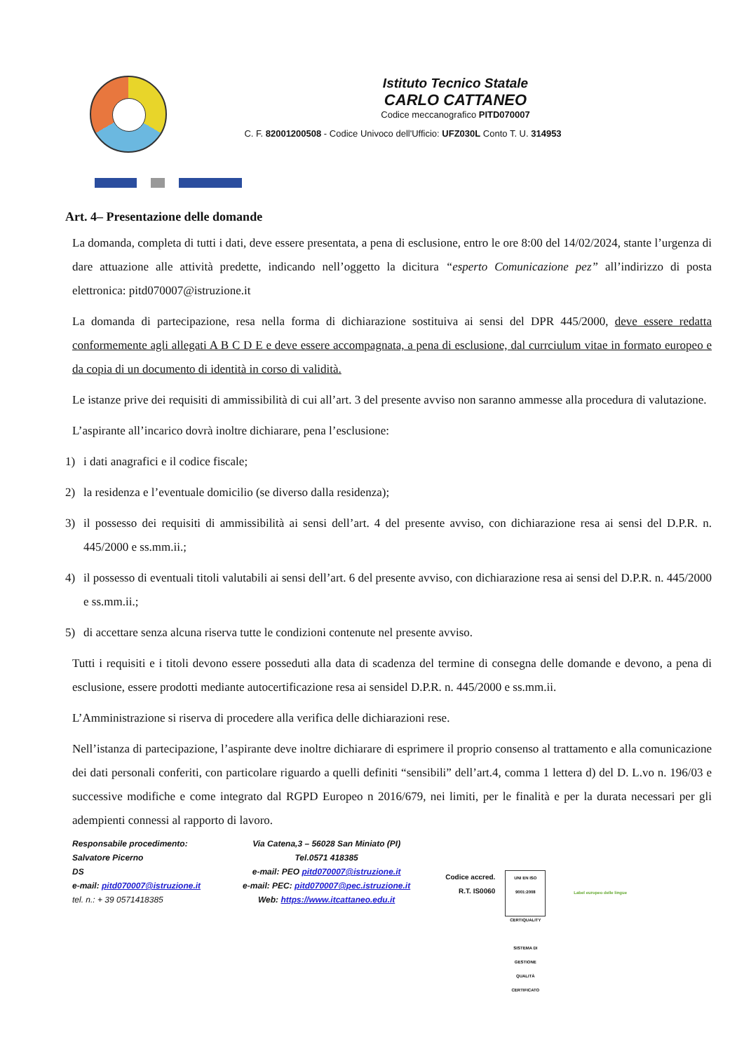Istituto Tecnico Statale
CARLO CATTANEO
Codice meccanografico PITD070007
C. F. 82001200508 - Codice Univoco dell'Ufficio: UFZ030L Conto T. U. 314953
Art. 4– Presentazione delle domande
La domanda, completa di tutti i dati, deve essere presentata, a pena di esclusione, entro le ore 8:00 del 14/02/2024, stante l’urgenza di dare attuazione alle attività predette, indicando nell’oggetto la dicitura “esperto Comunicazione pez” all’indirizzo di posta elettronica: pitd070007@istruzione.it
La domanda di partecipazione, resa nella forma di dichiarazione sostituiva ai sensi del DPR 445/2000, deve essere redatta conformemente agli allegati A B C D E e deve essere accompagnata, a pena di esclusione, dal currciulum vitae in formato europeo e da copia di un documento di identità in corso di validità.
Le istanze prive dei requisiti di ammissibilità di cui all’art. 3 del presente avviso non saranno ammesse alla procedura di valutazione.
L’aspirante all’incarico dovrà inoltre dichiarare, pena l’esclusione:
1) i dati anagrafici e il codice fiscale;
2) la residenza e l’eventuale domicilio (se diverso dalla residenza);
3) il possesso dei requisiti di ammissibilità ai sensi dell’art. 4 del presente avviso, con dichiarazione resa ai sensi del D.P.R. n. 445/2000 e ss.mm.ii.;
4) il possesso di eventuali titoli valutabili ai sensi dell’art. 6 del presente avviso, con dichiarazione resa ai sensi del D.P.R. n. 445/2000 e ss.mm.ii.;
5) di accettare senza alcuna riserva tutte le condizioni contenute nel presente avviso.
Tutti i requisiti e i titoli devono essere posseduti alla data di scadenza del termine di consegna delle domande e devono, a pena di esclusione, essere prodotti mediante autocertificazione resa ai sensidel D.P.R. n. 445/2000 e ss.mm.ii.
L’Amministrazione si riserva di procedere alla verifica delle dichiarazioni rese.
Nell’istanza di partecipazione, l’aspirante deve inoltre dichiarare di esprimere il proprio consenso al trattamento e alla comunicazione dei dati personali conferiti, con particolare riguardo a quelli definiti “sensibili” dell’art.4, comma 1 lettera d) del D. L.vo n. 196/03 e successive modifiche e come integrato dal RGPD Europeo n 2016/679, nei limiti, per le finalità e per la durata necessari per gli adempienti connessi al rapporto di lavoro.
Responsabile procedimento:
Salvatore Picerno
DS
e-mail: pitd070007@istruzione.it
tel. n.: + 39 0571418385
Via Catena,3 – 56028 San Miniato (PI)
Tel.0571 418385
e-mail: PEO pitd070007@istruzione.it
e-mail: PEC: pitd070007@pec.istruzione.it
Web: https://www.itcattaneo.edu.it
Codice accred.
R.T. IS0060
UNI EN ISO 9001:2008
CERTIQUALITY
SISTEMA DI GESTIONE QUALITÀ CERTIFICATO
Label europeo delle lingue